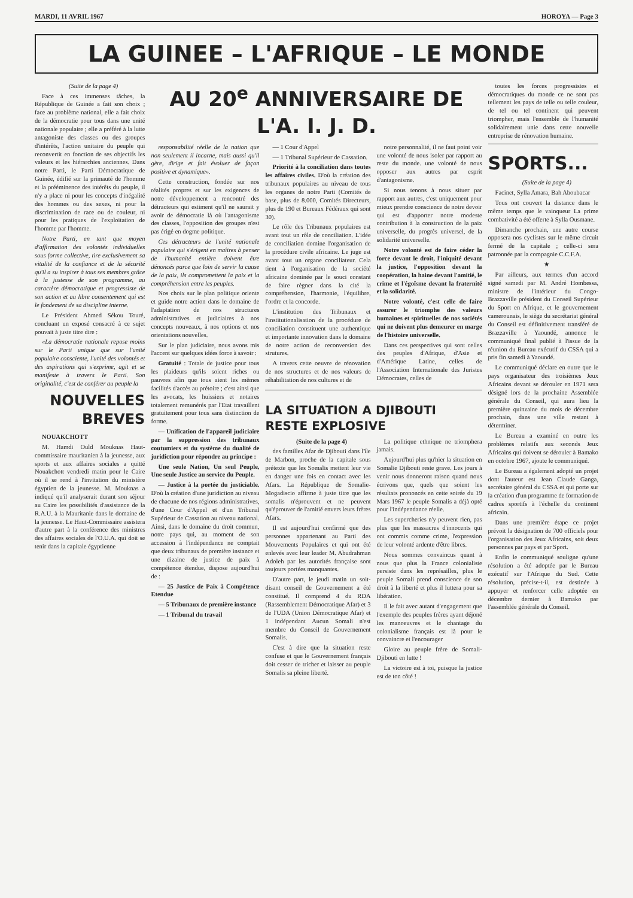MARDI, 11 AVRIL 1967 HOROYA — Page 3
LA GUINEE – L'AFRIQUE – LE MONDE
(Suite de la page 4)
Face à ces immenses tâches, la République de Guinée a fait son choix ; face au problème national, elle a fait choix de la démocratie pour tous dans une unité nationale populaire ; elle a préféré à la lutte antagoniste des classes ou des groupes d'intérêts, l'action unitaire du peuple qui reconvertit en fonction de ses objectifs les valeurs et les hiérarchies anciennes. Dans notre Parti, le Parti Démocratique de Guinée, édifié sur la primauté de l'homme et la prééminence des intérêts du peuple, il n'y a place ni pour les concepts d'inégalité des hommes ou des sexes, ni pour la discrimination de race ou de couleur, ni pour les pratiques de l'exploitation de l'homme par l'homme.
Notre Parti, en tant que moyen d'affirmation des volontés individuelles sous forme collective, tire exclusivement sa vitalité de la confiance et de la sécurité qu'il a su inspirer à tous ses membres grâce à la justesse de son programme, au caractère démocratique et progressiste de son action et au libre consentement qui est le fondement de sa discipline interne.
Le Président Ahmed Sékou Touré, concluant un exposé consacré à ce sujet pouvait à juste titre dire :
«La démocratie nationale repose moins sur le Parti unique que sur l'unité populaire consciente, l'unité des volontés et des aspirations qui s'exprime, agit et se manifeste à travers le Parti. Son originalité, c'est de conférer au peuple la
NOUVELLES BREVES
NOUAKCHOTT
M. Hamdi Ould Mouknas Haut-commissaire mauritanien à la jeunesse, aux sports et aux affaires sociales a quitté Nouakchott vendredi matin pour le Caire où il se rend à l'invitation du ministère égyptien de la jeunesse. M. Mouknas a indiqué qu'il analyserait durant son séjour au Caire les possibilités d'assistance de la R.A.U. à la Mauritanie dans le domaine de la jeunesse. Le Haut-Commissaire assistera d'autre part à la conférence des ministres des affaires sociales de l'O.U.A. qui doit se tenir dans la capitale égyptienne
AU 20<sup>e</sup> ANNIVERSAIRE DE L'A. I. J. D.
responsabilité réelle de la nation que non seulement il incarne, mais aussi qu'il gère, dirige et fait évoluer de façon positive et dynamique».
Cette construction, fondée sur nos réalités propres et sur les exigences de notre développement a rencontré des détracteurs qui estiment qu'il ne saurait y avoir de démocratie là où l'antagonisme des classes, l'opposition des groupes n'est pas érigé en dogme politique.
Ces détracteurs de l'unité nationale populaire qui s'érigent en maîtres à penser de l'humanité entière doivent être dénoncés parce que loin de servir la cause de la paix, ils compromettent la paix et la compréhension entre les peuples.
Nos choix sur le plan politique oriente et guide notre action dans le domaine de l'adaptation de nos structures administratives et judiciaires à nos concepts nouveaux, à nos options et nos orientations nouvelles.
Sur le plan judiciaire, nous avons mis l'accent sur quelques idées force à savoir :
Gratuité : Totale de justice pour tous les plaideurs qu'ils soient riches ou pauvres afin que tous aient les mêmes facilités d'accès au prétoire ; c'est ainsi que les avocats, les huissiers et notaires totalement remunérés par l'Etat travaillent gratuitement pour tous sans distinction de forme.
— Unification de l'appareil judiciaire par la suppression des tribunaux coutumiers et du système du dualité de juridiction pour répondre au principe :
Une seule Nation, Un seul Peuple, Une seule Justice au service du Peuple.
— Justice à la portée du justiciable. D'où la création d'une juridiction au niveau de chacune de nos régions administratives, d'une Cour d'Appel et d'un Tribunal Supérieur de Cassation au niveau national. Ainsi, dans le domaine du droit commun, notre pays qui, au moment de son accession à l'indépendance ne comptait que deux tribunaux de première instance et une dizaine de justice de paix à compétence étendue, dispose aujourd'hui de :
— 25 Justice de Paix à Compétence Etendue
— 5 Tribunaux de première instance
— 1 Tribunal du travail
— 1 Cour d'Appel
— 1 Tribunal Supérieur de Cassation.
Priorité à la conciliation dans toutes les affaires civiles. D'où la création des tribunaux populaires au niveau de tous les organes de notre Parti (Comités de base, plus de 8.000, Comités Directeurs, plus de 190 et Bureaux Fédéraux qui sont 30).
Le rôle des Tribunaux populaires est avant tout un rôle de conciliation. L'idée de conciliation domine l'organisation de la procédure civile africaine. Le juge est avant tout un organe conciliateur. Cela tient à l'organisation de la société africaine dominée par le souci constant de faire règner dans la cité la compréhension, l'harmonie, l'équilibre, l'ordre et la concorde.
L'institution des Tribunaux et l'institutionalisation de la procédure de conciliation constituent une authentique et importante innovation dans le domaine de notre action de reconversion des strutures.
A travers cette oeuvre de rénovation de nos structures et de nos valeurs de réhabilitation de nos cultures et de
notre personnalité, il ne faut point voir une volonté de nous isoler par rapport au reste du monde. une volonté de nous opposer aux autres par esprit d'antagonisme.
Si nous tenons à nous situer par rapport aux autres, c'est uniquement pour mieux prendre conscience de notre devoir qui est d'apporter notre modeste contribution à la construction de la paix universelle, du progrès universel, de la solidarité universelle.
Notre volonté est de faire céder la force devant le droit, l'iniquité devant la justice, l'opposition devant la coopération, la haine devant l'amitié, le crime et l'égoïsme devant la fraternité et la solidarité.
Notre volonté, c'est celle de faire assurer le triomphe des valeurs humaines et spirituelles de nos sociétés qui ne doivent plus demeurer en marge de l'histoire universelle.
Dans ces perspectives qui sont celles des peuples d'Afrique, d'Asie et d'Amérique Latine, celles de l'Association Internationale des Juristes Démocrates, celles de
LA SITUATION A DJIBOUTI RESTE EXPLOSIVE
(Suite de la page 4)
des familles Afar de Djibouti dans l'île de Marbon, proche de la capitale sous prétexte que les Somalis mettent leur vie en danger une fois en contact avec les Afars. La République de Somalie-Mogadiscio affirme à juste titre que les somalis n'éprouvent et ne peuvent qu'éprouver de l'amitié envers leurs frères Afars.
Il est aujourd'hui confirmé que des personnes appartenant au Parti des Mouvements Populaires et qui ont été enlevés avec leur leader M. Abudrahman Adoleh par les autorités française sont toujours portées manquantes.
D'autre part, le jeudi matin un soit-disant conseil de Gouvernement a été constitué. Il comprend 4 du RDA (Rassemblement Démocratique Afar) et 3 de l'UDA (Union Démocratique Afar) et 1 indépendant Aucun Somali n'est membre du Conseil de Gouvernement Somalis.
C'est à dire que la situation reste confuse et que le Gouvernement français doit cesser de tricher et laisser au peuple Somalis sa pleine liberté.
La politique ethnique ne triomphera jamais.
Aujourd'hui plus qu'hier la situation en Somalie Djibouti reste grave. Les jours à venir nous donneront raison quand nous écrivons que, quels que soient les résultats prononcés en cette soirée du 19 Mars 1967 le peuple Somalis a déjà opté pour l'indépendance réelle.
Les supercheries n'y peuvent rien, pas plus que les massacres d'innocents qui ont commis comme crime, l'expression de leur volonté ardente d'être libres.
Nous sommes convaincus quant à nous que plus la France colonialiste persiste dans les représailles, plus le peuple Somali prend conscience de son droit à la liberté et plus il luttera pour sa libération.
Il le fait avec autant d'engagement que l'exemple des peuples frères ayant déjoné les manoeuvres et le chantage du colonialisme français est là pour le convaincre et l'encourager
Gloire au peuple frère de Somali-Djibouti en lutte !
La victoire est à toi, puisque la justice est de ton côté !
toutes les forces progressistes et démocratiques du monde ce ne sont pas tellement les pays de telle ou telle couleur, de tel ou tel continent qui peuvent triompher, mais l'ensemble de l'humanité solidairement unie dans cette nouvelle entreprise de rénovation humaine.
SPORTS...
(Suite de la page 4)
Facinet, Sylla Amara, Bah Aboubacar
Tous ont couvert la distance dans le même temps que le vainqueur La prime combativité a été offerte à Sylla Ousmane.
Dimanche prochain, une autre course opposera nos cyclistes sur le même circuit fermé de la capitale ; celle-ci sera patronnée par la compagnie C.C.F.A.
★
Par ailleurs, aux termes d'un accord signé samedi par M. André Hombessa, ministre de l'intérieur du Congo-Brazzaville président du Conseil Supérieur du Sport en Afrique, et le gouvernement camerounais, le siège du secrétariat général du Conseil est définitivement transféré de Brazzaville à Yaoundé, annonce le communiqué final publié à l'issue de la réunion du Bureau exécutif du CSSA qui a pris fin samedi à Yaoundé.
Le communiqué déclare en outre que le pays organisateur des troisièmes Jeux Africains devant se dérouler en 1971 sera désigné lors de la prochaine Assemblée générale du Conseil, qui aura lieu la première quinzaine du mois de décembre prochain, dans une ville restant à déterminer.
Le Bureau a examiné en outre les problèmes relatifs aux seconds Jeux Africains qui doivent se dérouler à Bamako en octobre 1967, ajoute le communiqué.
Le Bureau a également adopté un projet dont l'auteur est Jean Claude Ganga, secrétaire général du CSSA et qui porte sur la création d'un programme de formation de cadres sportifs à l'échelle du continent africain.
Dans une première étape ce projet prévoit la désignation de 700 officiels pour l'organisation des Jeux Africains, soit deux personnes par pays et par Sport.
Enfin le communiqué souligne qu'une résolution a été adoptée par le Bureau exécutif sur l'Afrique du Sud. Cette résolution, précise-t-il, est destinée à appuyer et renforcer celle adoptée en décembre dernier à Bamako par l'assemblée générale du Conseil.